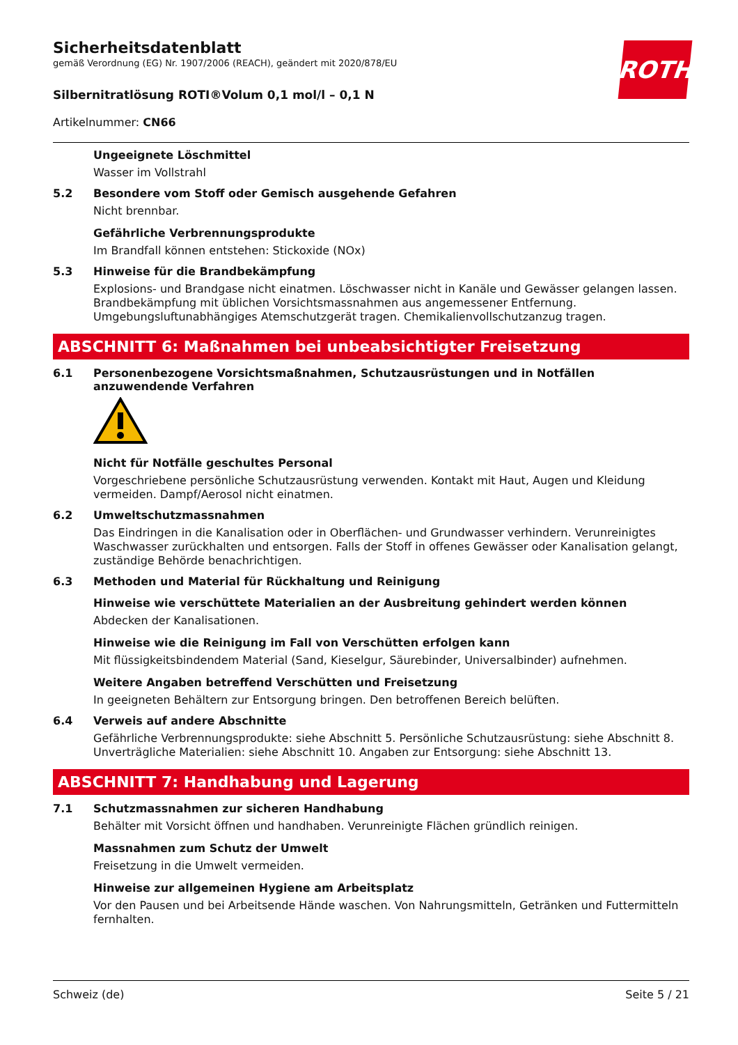Sicherheitsdatenblatt
gemäß Verordnung (EG) Nr. 1907/2006 (REACH), geändert mit 2020/878/EU
Silbernitratlösung ROTI®Volum 0,1 mol/l – 0,1 N
Artikelnummer: CN66
ROTH
Ungeeignete Löschmittel
Wasser im Vollstrahl
5.2 Besondere vom Stoff oder Gemisch ausgehende Gefahren
Nicht brennbar.
Gefährliche Verbrennungsprodukte
Im Brandfall können entstehen: Stickoxide (NOx)
5.3 Hinweise für die Brandbekämpfung
Explosions- und Brandgase nicht einatmen. Löschwasser nicht in Kanäle und Gewässer gelangen lassen. Brandbekämpfung mit üblichen Vorsichtsmassnahmen aus angemessener Entfernung. Umgebungsluftunabhängiges Atemschutzgerät tragen. Chemikalienvollschutzanzug tragen.
ABSCHNITT 6: Maßnahmen bei unbeabsichtigter Freisetzung
6.1 Personenbezogene Vorsichtsmaßnahmen, Schutzausrüstungen und in Notfällen anzuwendende Verfahren
Nicht für Notfälle geschultes Personal
Vorgeschriebene persönliche Schutzausrüstung verwenden. Kontakt mit Haut, Augen und Kleidung vermeiden. Dampf/Aerosol nicht einatmen.
6.2 Umweltschutzmassnahmen
Das Eindringen in die Kanalisation oder in Oberflächen- und Grundwasser verhindern. Verunreinigtes Waschwasser zurückhalten und entsorgen. Falls der Stoff in offenes Gewässer oder Kanalisation gelangt, zuständige Behörde benachrichtigen.
6.3 Methoden und Material für Rückhaltung und Reinigung
Hinweise wie verschüttete Materialien an der Ausbreitung gehindert werden können
Abdecken der Kanalisationen.
Hinweise wie die Reinigung im Fall von Verschütten erfolgen kann
Mit flüssigkeitsbindendem Material (Sand, Kieselgur, Säurebinder, Universalbinder) aufnehmen.
Weitere Angaben betreffend Verschütten und Freisetzung
In geeigneten Behältern zur Entsorgung bringen. Den betroffenen Bereich belüften.
6.4 Verweis auf andere Abschnitte
Gefährliche Verbrennungsprodukte: siehe Abschnitt 5. Persönliche Schutzausrüstung: siehe Abschnitt 8. Unverträgliche Materialien: siehe Abschnitt 10. Angaben zur Entsorgung: siehe Abschnitt 13.
ABSCHNITT 7: Handhabung und Lagerung
7.1 Schutzmassnahmen zur sicheren Handhabung
Behälter mit Vorsicht öffnen und handhaben. Verunreinigte Flächen gründlich reinigen.
Massnahmen zum Schutz der Umwelt
Freisetzung in die Umwelt vermeiden.
Hinweise zur allgemeinen Hygiene am Arbeitsplatz
Vor den Pausen und bei Arbeitsende Hände waschen. Von Nahrungsmitteln, Getränken und Futtermitteln fernhalten.
Schweiz (de) Seite 5 / 21